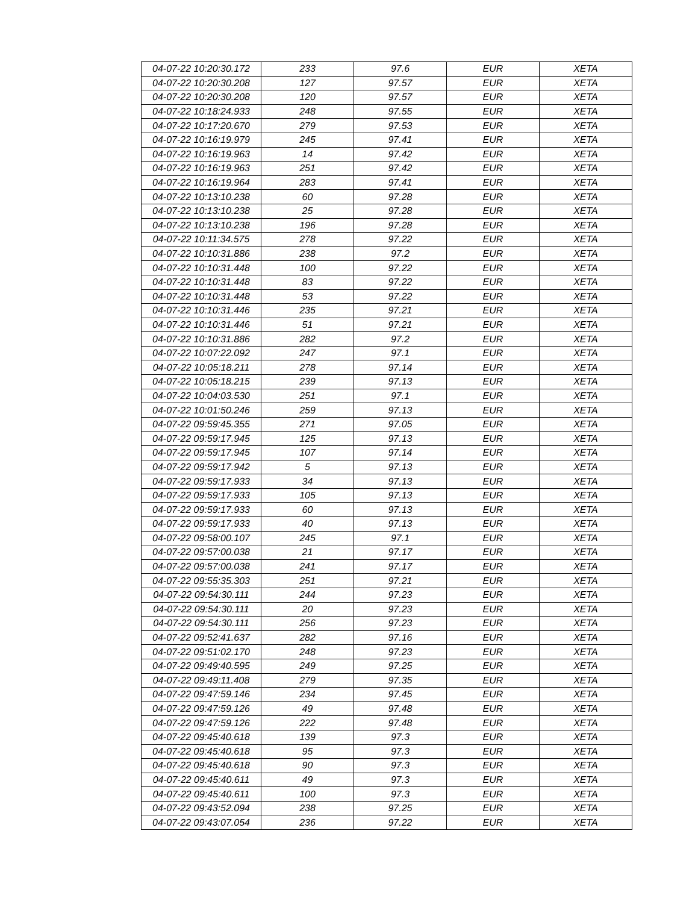| 04-07-22 10:20:30.172 | 233 | 97.6 | EUR | XETA |
| 04-07-22 10:20:30.208 | 127 | 97.57 | EUR | XETA |
| 04-07-22 10:20:30.208 | 120 | 97.57 | EUR | XETA |
| 04-07-22 10:18:24.933 | 248 | 97.55 | EUR | XETA |
| 04-07-22 10:17:20.670 | 279 | 97.53 | EUR | XETA |
| 04-07-22 10:16:19.979 | 245 | 97.41 | EUR | XETA |
| 04-07-22 10:16:19.963 | 14 | 97.42 | EUR | XETA |
| 04-07-22 10:16:19.963 | 251 | 97.42 | EUR | XETA |
| 04-07-22 10:16:19.964 | 283 | 97.41 | EUR | XETA |
| 04-07-22 10:13:10.238 | 60 | 97.28 | EUR | XETA |
| 04-07-22 10:13:10.238 | 25 | 97.28 | EUR | XETA |
| 04-07-22 10:13:10.238 | 196 | 97.28 | EUR | XETA |
| 04-07-22 10:11:34.575 | 278 | 97.22 | EUR | XETA |
| 04-07-22 10:10:31.886 | 238 | 97.2 | EUR | XETA |
| 04-07-22 10:10:31.448 | 100 | 97.22 | EUR | XETA |
| 04-07-22 10:10:31.448 | 83 | 97.22 | EUR | XETA |
| 04-07-22 10:10:31.448 | 53 | 97.22 | EUR | XETA |
| 04-07-22 10:10:31.446 | 235 | 97.21 | EUR | XETA |
| 04-07-22 10:10:31.446 | 51 | 97.21 | EUR | XETA |
| 04-07-22 10:10:31.886 | 282 | 97.2 | EUR | XETA |
| 04-07-22 10:07:22.092 | 247 | 97.1 | EUR | XETA |
| 04-07-22 10:05:18.211 | 278 | 97.14 | EUR | XETA |
| 04-07-22 10:05:18.215 | 239 | 97.13 | EUR | XETA |
| 04-07-22 10:04:03.530 | 251 | 97.1 | EUR | XETA |
| 04-07-22 10:01:50.246 | 259 | 97.13 | EUR | XETA |
| 04-07-22 09:59:45.355 | 271 | 97.05 | EUR | XETA |
| 04-07-22 09:59:17.945 | 125 | 97.13 | EUR | XETA |
| 04-07-22 09:59:17.945 | 107 | 97.14 | EUR | XETA |
| 04-07-22 09:59:17.942 | 5 | 97.13 | EUR | XETA |
| 04-07-22 09:59:17.933 | 34 | 97.13 | EUR | XETA |
| 04-07-22 09:59:17.933 | 105 | 97.13 | EUR | XETA |
| 04-07-22 09:59:17.933 | 60 | 97.13 | EUR | XETA |
| 04-07-22 09:59:17.933 | 40 | 97.13 | EUR | XETA |
| 04-07-22 09:58:00.107 | 245 | 97.1 | EUR | XETA |
| 04-07-22 09:57:00.038 | 21 | 97.17 | EUR | XETA |
| 04-07-22 09:57:00.038 | 241 | 97.17 | EUR | XETA |
| 04-07-22 09:55:35.303 | 251 | 97.21 | EUR | XETA |
| 04-07-22 09:54:30.111 | 244 | 97.23 | EUR | XETA |
| 04-07-22 09:54:30.111 | 20 | 97.23 | EUR | XETA |
| 04-07-22 09:54:30.111 | 256 | 97.23 | EUR | XETA |
| 04-07-22 09:52:41.637 | 282 | 97.16 | EUR | XETA |
| 04-07-22 09:51:02.170 | 248 | 97.23 | EUR | XETA |
| 04-07-22 09:49:40.595 | 249 | 97.25 | EUR | XETA |
| 04-07-22 09:49:11.408 | 279 | 97.35 | EUR | XETA |
| 04-07-22 09:47:59.146 | 234 | 97.45 | EUR | XETA |
| 04-07-22 09:47:59.126 | 49 | 97.48 | EUR | XETA |
| 04-07-22 09:47:59.126 | 222 | 97.48 | EUR | XETA |
| 04-07-22 09:45:40.618 | 139 | 97.3 | EUR | XETA |
| 04-07-22 09:45:40.618 | 95 | 97.3 | EUR | XETA |
| 04-07-22 09:45:40.618 | 90 | 97.3 | EUR | XETA |
| 04-07-22 09:45:40.611 | 49 | 97.3 | EUR | XETA |
| 04-07-22 09:45:40.611 | 100 | 97.3 | EUR | XETA |
| 04-07-22 09:43:52.094 | 238 | 97.25 | EUR | XETA |
| 04-07-22 09:43:07.054 | 236 | 97.22 | EUR | XETA |